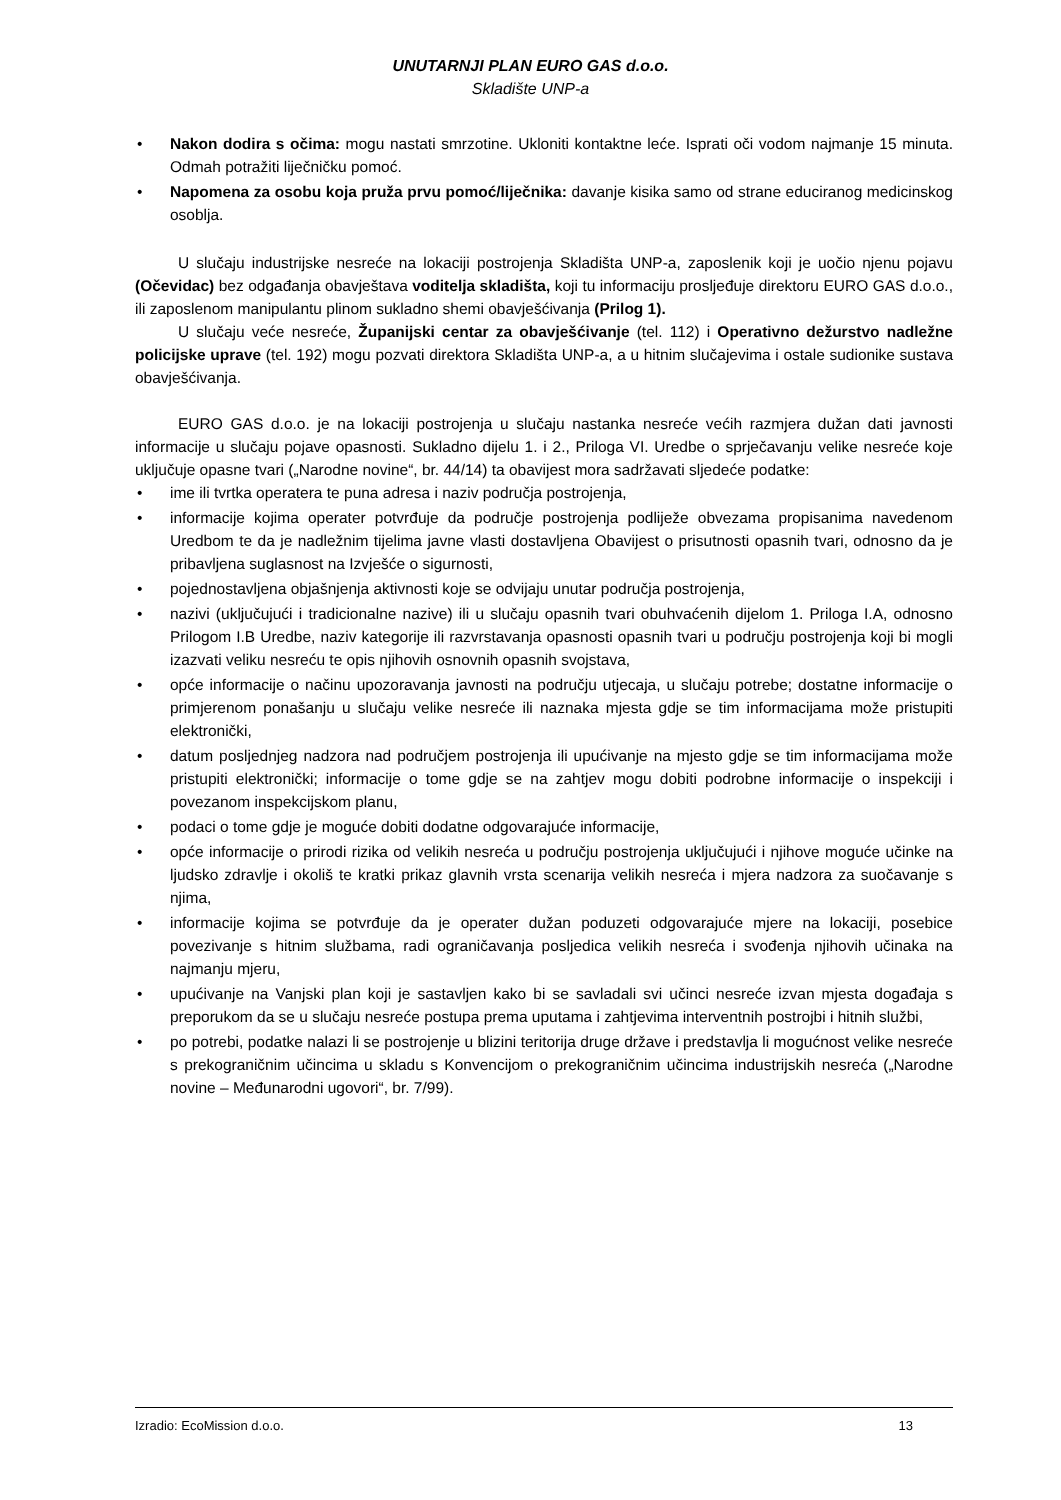UNUTARNJI PLAN EURO GAS d.o.o.
Skladište UNP-a
• Nakon dodira s očima: mogu nastati smrzotine. Ukloniti kontaktne leće. Isprati oči vodom najmanje 15 minuta. Odmah potražiti liječničku pomoć.
• Napomena za osobu koja pruža prvu pomoć/liječnika: davanje kisika samo od strane educiranog medicinskog osoblja.
U slučaju industrijske nesreće na lokaciji postrojenja Skladišta UNP-a, zaposlenik koji je uočio njenu pojavu (Očevidac) bez odgađanja obavještava voditelja skladišta, koji tu informaciju prosljeđuje direktoru EURO GAS d.o.o., ili zaposlenom manipulantu plinom sukladno shemi obavješćivanja (Prilog 1).
U slučaju veće nesreće, Županijski centar za obavješćivanje (tel. 112) i Operativno dežurstvo nadležne policijske uprave (tel. 192) mogu pozvati direktora Skladišta UNP-a, a u hitnim slučajevima i ostale sudionike sustava obavješćivanja.
EURO GAS d.o.o. je na lokaciji postrojenja u slučaju nastanka nesreće većih razmjera dužan dati javnosti informacije u slučaju pojave opasnosti. Sukladno dijelu 1. i 2., Priloga VI. Uredbe o sprječavanju velike nesreće koje uključuje opasne tvari („Narodne novine“, br. 44/14) ta obavijest mora sadržavati sljedeće podatke:
• ime ili tvrtka operatera te puna adresa i naziv područja postrojenja,
• informacije kojima operater potvrđuje da područje postrojenja podliježe obvezama propisanima navedenom Uredbom te da je nadležnim tijelima javne vlasti dostavljena Obavijest o prisutnosti opasnih tvari, odnosno da je pribavljena suglasnost na Izvješće o sigurnosti,
• pojednostavljena objašnjenja aktivnosti koje se odvijaju unutar područja postrojenja,
• nazivi (uključujući i tradicionalne nazive) ili u slučaju opasnih tvari obuhvaćenih dijelom 1. Priloga I.A, odnosno Prilogom I.B Uredbe, naziv kategorije ili razvrstavanja opasnosti opasnih tvari u području postrojenja koji bi mogli izazvati veliku nesreću te opis njihovih osnovnih opasnih svojstava,
• opće informacije o načinu upozoravanja javnosti na području utjecaja, u slučaju potrebe; dostatne informacije o primjerenom ponašanju u slučaju velike nesreće ili naznaka mjesta gdje se tim informacijama može pristupiti elektronički,
• datum posljednjeg nadzora nad područjem postrojenja ili upućivanje na mjesto gdje se tim informacijama može pristupiti elektronički; informacije o tome gdje se na zahtjev mogu dobiti podrobne informacije o inspekciji i povezanom inspekcijskom planu,
• podaci o tome gdje je moguće dobiti dodatne odgovarajuće informacije,
• opće informacije o prirodi rizika od velikih nesreća u području postrojenja uključujući i njihove moguće učinke na ljudsko zdravlje i okoliš te kratki prikaz glavnih vrsta scenarija velikih nesreća i mjera nadzora za suočavanje s njima,
• informacije kojima se potvrđuje da je operater dužan poduzeti odgovarajuće mjere na lokaciji, posebice povezivanje s hitnim službama, radi ograničavanja posljedica velikih nesreća i svođenja njihovih učinaka na najmanju mjeru,
• upućivanje na Vanjski plan koji je sastavljen kako bi se savladali svi učinci nesreće izvan mjesta događaja s preporukom da se u slučaju nesreće postupa prema uputama i zahtjevima interventnih postrojbi i hitnih službi,
• po potrebi, podatke nalazi li se postrojenje u blizini teritorija druge države i predstavlja li mogućnost velike nesreće s prekograničnim učincima u skladu s Konvencijom o prekograničnim učincima industrijskih nesreća („Narodne novine – Međunarodni ugovori“, br. 7/99).
Izradio: EcoMission d.o.o. 13